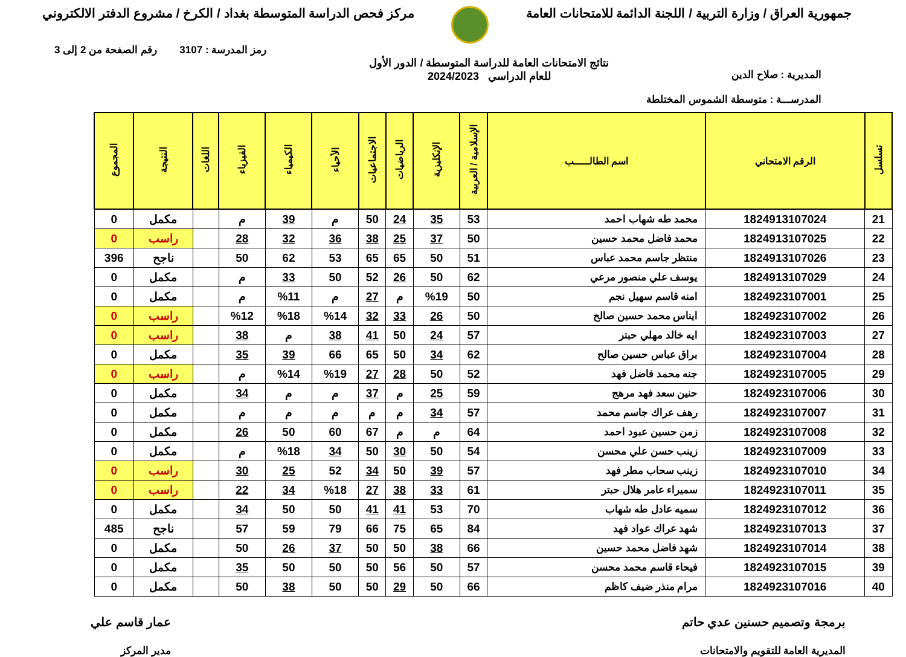جمهورية العراق / وزارة التربية / اللجنة الدائمة للامتحانات العامة
مركز فحص الدراسة المتوسطة بغداد / الكرخ / مشروع الدفتر الالكتروني
رمز المدرسة : 3107 رقم الصفحة من 2 إلى 3
المديرية : صلاح الدين
المدرســـة : متوسطة الشموس المختلطة
نتائج الامتحانات العامة للدراسة المتوسطة / الدور الأول
للعام الدراسي 2024/2023
| تسلسل | الرقم الامتحاني | اسم الطالـــــب | الإسلامية / العربية | الإنكليزية | الرياضيات | الاجتماعيات | الأحياء | الكيمياء | الفيزياء | اللغات | النتيجة | المجموع |
| --- | --- | --- | --- | --- | --- | --- | --- | --- | --- | --- | --- | --- |
| 21 | 1824913107024 | محمد طه شهاب احمد | 53 | 35 | 24 | 50 | م | 39 | م | | مكمل | 0 |
| 22 | 1824913107025 | محمد فاضل محمد حسين | 50 | 37 | 25 | 38 | 36 | 32 | 28 | | راسب | 0 |
| 23 | 1824913107026 | منتظر جاسم محمد عباس | 51 | 50 | 65 | 65 | 53 | 62 | 50 | | ناجح | 396 |
| 24 | 1824913107029 | يوسف علي منصور مرعي | 62 | 50 | 26 | 52 | 50 | 33 | م | | مكمل | 0 |
| 25 | 1824923107001 | امنه قاسم سهيل نجم | 50 | %19 | م | 27 | م | %11 | م | | مكمل | 0 |
| 26 | 1824923107002 | ايناس محمد حسين صالح | 50 | 26 | 33 | 32 | %14 | %18 | %12 | | راسب | 0 |
| 27 | 1824923107003 | ايه خالد مهلي حبتر | 57 | 24 | 50 | 41 | 38 | م | 38 | | راسب | 0 |
| 28 | 1824923107004 | براق عباس حسين صالح | 62 | 34 | 50 | 65 | 66 | 39 | 35 | | مكمل | 0 |
| 29 | 1824923107005 | جنه محمد فاضل فهد | 52 | 50 | 28 | 27 | %19 | %14 | م | | راسب | 0 |
| 30 | 1824923107006 | حنين سعد فهد مرهج | 59 | 25 | م | 37 | م | م | 34 | | مكمل | 0 |
| 31 | 1824923107007 | رهف عراك جاسم محمد | 57 | 34 | م | م | م | م | م | | مكمل | 0 |
| 32 | 1824923107008 | زمن حسين عبود احمد | 64 | م | م | 67 | 60 | 50 | 26 | | مكمل | 0 |
| 33 | 1824923107009 | زينب حسن علي محسن | 54 | 50 | 30 | 50 | 34 | %18 | م | | مكمل | 0 |
| 34 | 1824923107010 | زينب سحاب مطر فهد | 57 | 39 | 50 | 34 | 52 | 25 | 30 | | راسب | 0 |
| 35 | 1824923107011 | سميراء عامر هلال حبتر | 61 | 33 | 38 | 27 | %18 | 34 | 22 | | راسب | 0 |
| 36 | 1824923107012 | سميه عادل طه شهاب | 70 | 53 | 41 | 41 | 50 | 50 | 34 | | مكمل | 0 |
| 37 | 1824923107013 | شهد عراك عواد فهد | 84 | 65 | 75 | 66 | 79 | 59 | 57 | | ناجح | 485 |
| 38 | 1824923107014 | شهد فاضل محمد حسين | 66 | 38 | 50 | 50 | 37 | 26 | 50 | | مكمل | 0 |
| 39 | 1824923107015 | فيحاء قاسم محمد محسن | 57 | 50 | 56 | 50 | 50 | 50 | 35 | | مكمل | 0 |
| 40 | 1824923107016 | مرام منذر ضيف كاظم | 66 | 50 | 29 | 50 | 50 | 38 | 50 | | مكمل | 0 |
برمجة وتصميم حسنين عدي حاتم
المديرية العامة للتقويم والامتحانات
عمار قاسم علي
مدير المركز